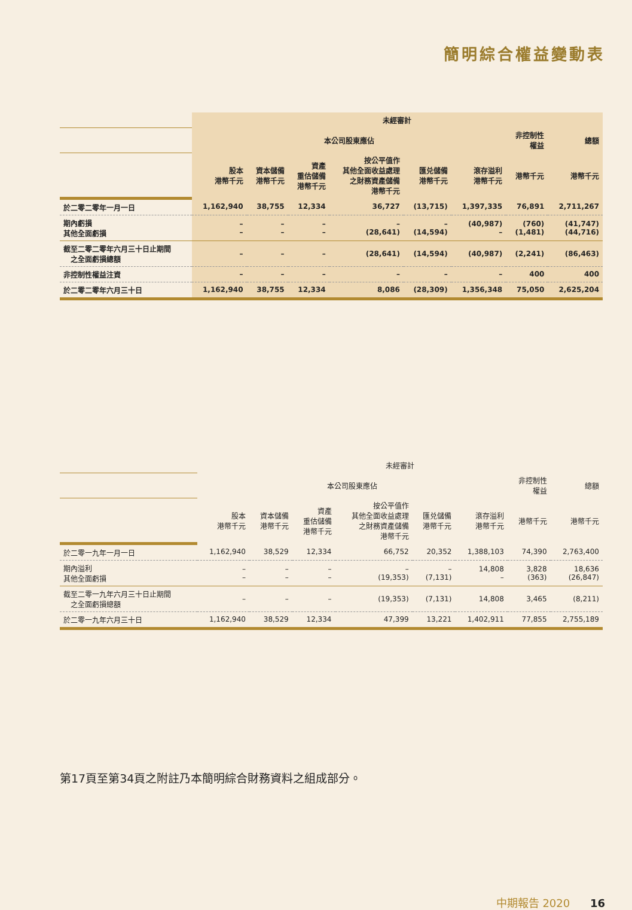簡明綜合權益變動表
| | 未經審計 | | | | | | | |
| | 本公司股東應佔 | | | | | | 非控制性 權益 | 總額 |
| | 股本 港幣千元 | 資本儲備 港幣千元 | 資產 重估儲備 港幣千元 | 按公平值作 其他全面收益處理 之財務資產儲備 港幣千元 | 匯兑儲備 港幣千元 | 滾存溢利 港幣千元 | 港幣千元 | 港幣千元 |
| 於二零二零年一月一日 | 1,162,940 | 38,755 | 12,334 | 36,727 | (13,715) | 1,397,335 | 76,891 | 2,711,267 |
| 期內虧損 其他全面虧損 | – – | – – | – – | – (28,641) | – (14,594) | (40,987) – | (760) (1,481) | (41,747) (44,716) |
| 截至二零二零年六月三十日止期間 之全面虧損總額 | – | – | – | (28,641) | (14,594) | (40,987) | (2,241) | (86,463) |
| 非控制性權益注資 | – | – | – | – | – | – | 400 | 400 |
| 於二零二零年六月三十日 | 1,162,940 | 38,755 | 12,334 | 8,086 | (28,309) | 1,356,348 | 75,050 | 2,625,204 |
| | 未經審計 | | | | | | | |
| | 本公司股東應佔 | | | | | | 非控制性 權益 | 總額 |
| | 股本 港幣千元 | 資本儲備 港幣千元 | 資產 重估儲備 港幣千元 | 按公平值作 其他全面收益處理 之財務資產儲備 港幣千元 | 匯兑儲備 港幣千元 | 滾存溢利 港幣千元 | 港幣千元 | 港幣千元 |
| 於二零一九年一月一日 | 1,162,940 | 38,529 | 12,334 | 66,752 | 20,352 | 1,388,103 | 74,390 | 2,763,400 |
| 期內溢利 其他全面虧損 | – – | – – | – – | – (19,353) | – (7,131) | 14,808 – | 3,828 (363) | 18,636 (26,847) |
| 截至二零一九年六月三十日止期間 之全面虧損總額 | – | – | – | (19,353) | (7,131) | 14,808 | 3,465 | (8,211) |
| 於二零一九年六月三十日 | 1,162,940 | 38,529 | 12,334 | 47,399 | 13,221 | 1,402,911 | 77,855 | 2,755,189 |
第17頁至第34頁之附註乃本簡明綜合財務資料之組成部分。
中期報告 2020 16